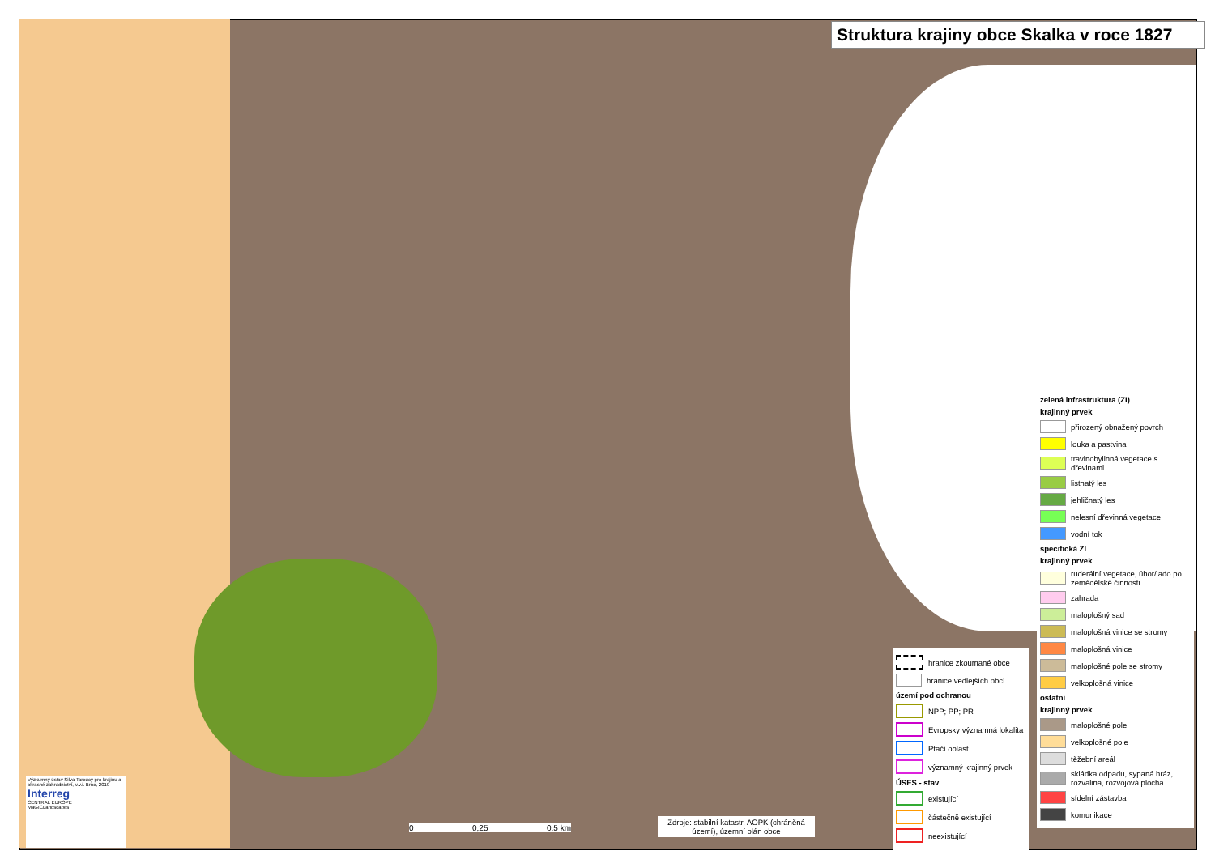Struktura krajiny obce Skalka v roce 1827
zelená infrastruktura (ZI)
krajinný prvek
přirozený obnažený povrch
louka a pastvina
travinobylinná vegetace s dřevinami
listnatý les
jehličnatý les
nelesní dřevinná vegetace
vodní tok
specifická ZI
krajinný prvek
ruderální vegetace, úhor/lado po zemědělské činnosti
zahrada
maloplošný sad
maloplošná vinice se stromy
maloplošná vinice
maloplošné pole se stromy
velkoplošná vinice
ostatní
krajinný prvek
maloplošné pole
velkoplošné pole
těžební areál
skládka odpadu, sypaná hráz, rozvalina, rozvojová plocha
sídelní zástavba
komunikace
hranice zkoumané obce
hranice vedlejších obcí
území pod ochranou
NPP; PP; PR
Evropsky významná lokalita
Ptačí oblast
významný krajinný prvek
ÚSES - stav
existující
částečně existující
neexistující
Zdroje: stabilní katastr, AOPK (chráněná území), územní plán obce
0 0,25 0,5 km
Výzkumný ústav Silva Taroucy pro krajinu a okrasné zahradnictví, v.v.i. Brno, 2019
Interreg
CENTRAL EUROPE
MaGICLandscapes